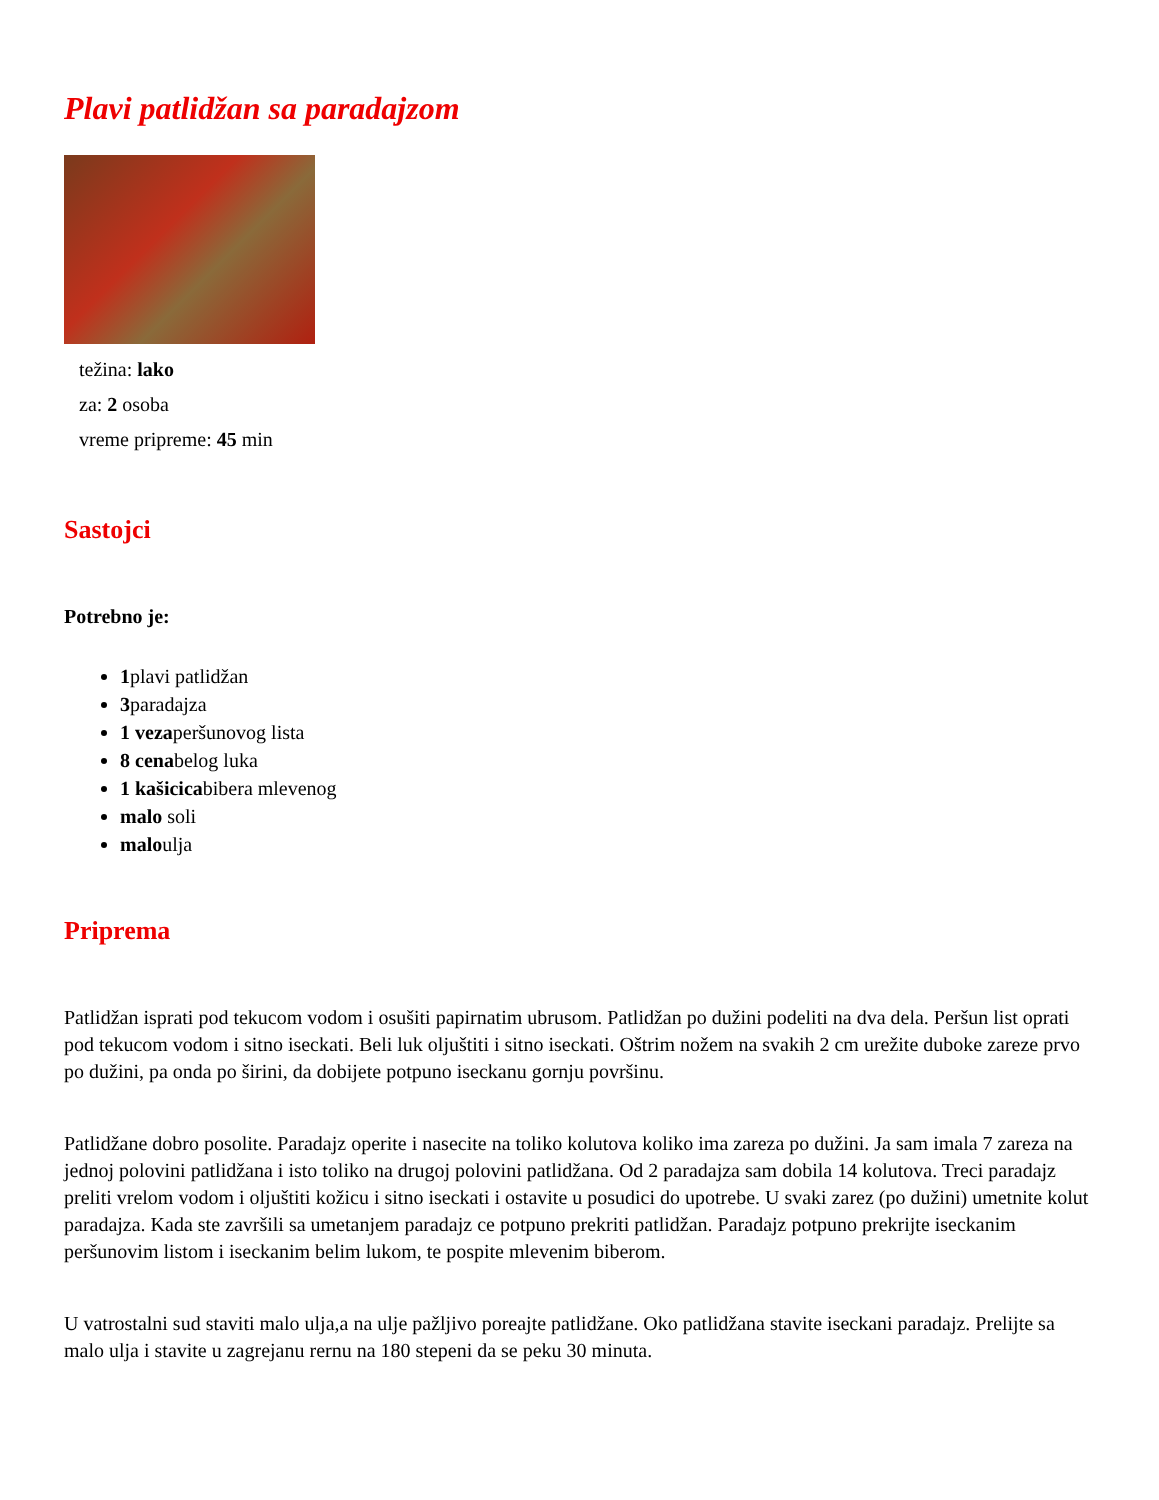Plavi patlidžan sa paradajzom
težina: lako
za: 2 osoba
vreme pripreme: 45 min
Sastojci
Potrebno je:
1plavi patlidžan
3paradajza
1 vezaperšunovog lista
8 cenabelog luka
1 kašicicabibera mlevenog
malo soli
maloulja
Priprema
Patlidžan isprati pod tekucom vodom i osušiti papirnatim ubrusom. Patlidžan po dužini podeliti na dva dela. Peršun list oprati pod tekucom vodom i sitno iseckati. Beli luk oljuštiti i sitno iseckati. Oštrim nožem na svakih 2 cm urežite duboke zareze prvo po dužini, pa onda po širini, da dobijete potpuno iseckanu gornju površinu.
Patlidžane dobro posolite. Paradajz operite i nasecite na toliko kolutova koliko ima zareza po dužini. Ja sam imala 7 zareza na jednoj polovini patlidžana i isto toliko na drugoj polovini patlidžana. Od 2 paradajza sam dobila 14 kolutova. Treci paradajz preliti vrelom vodom i oljuštiti kožicu i sitno iseckati i ostavite u posudici do upotrebe. U svaki zarez (po dužini) umetnite kolut paradajza. Kada ste završili sa umetanjem paradajz ce potpuno prekriti patlidžan. Paradajz potpuno prekrijte iseckanim peršunovim listom i iseckanim belim lukom, te pospite mlevenim biberom.
U vatrostalni sud staviti malo ulja,a na ulje pažljivo poreajte patlidžane. Oko patlidžana stavite iseckani paradajz. Prelijte sa malo ulja i stavite u zagrejanu rernu na 180 stepeni da se peku 30 minuta.